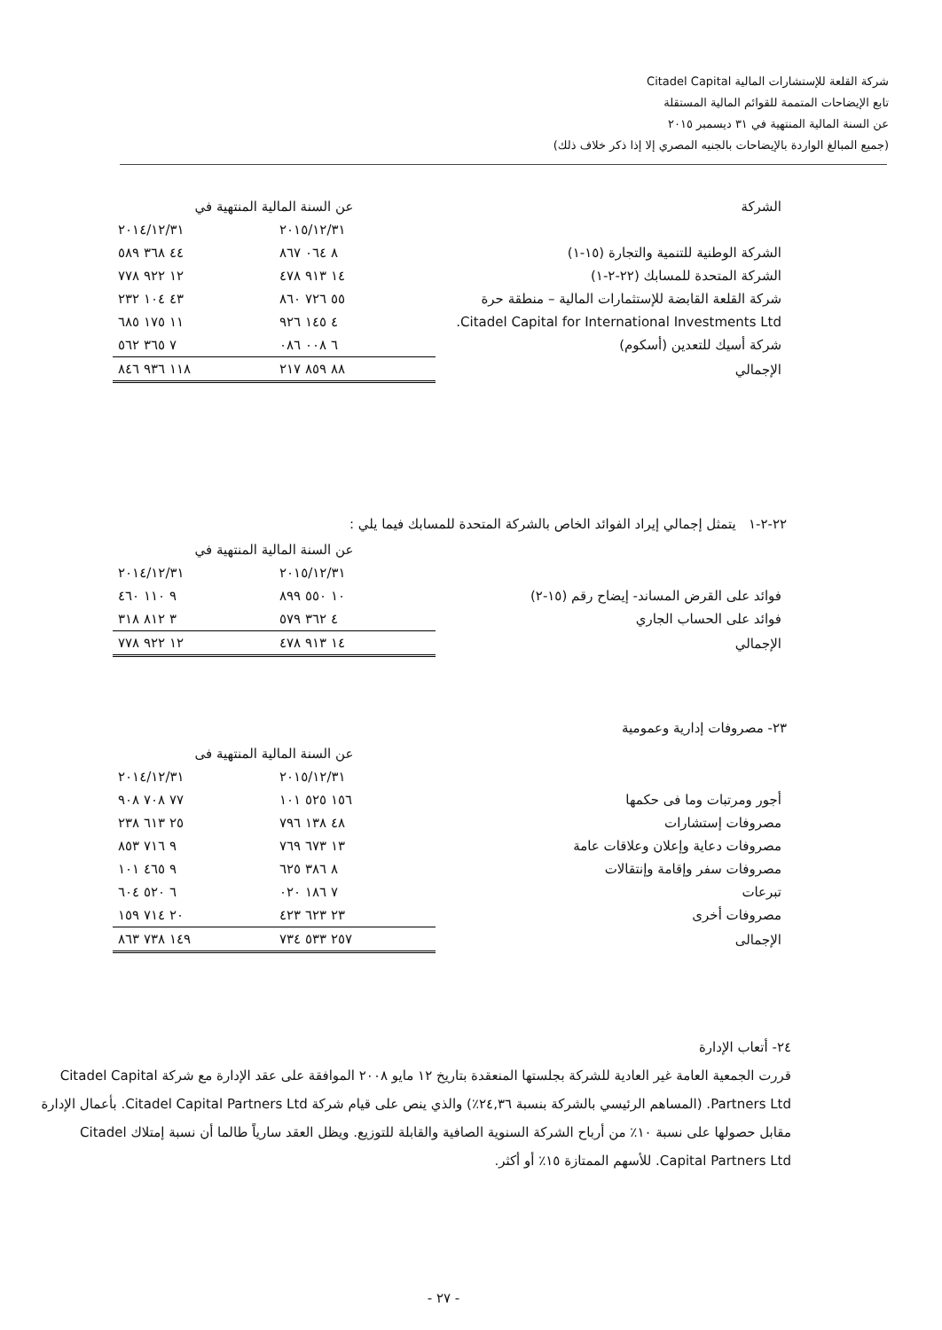شركة القلعة للإستشارات المالية Citadel Capital
تابع الإيضاحات المتممة للقوائم المالية المستقلة
عن السنة المالية المنتهية في ٣١ ديسمبر ٢٠١٥
(جميع المبالغ الواردة بالإيضاحات بالجنيه المصري إلا إذا ذكر خلاف ذلك)
| الشركة | عن السنة المالية المنتهية في | |
| --- | --- | --- |
| | ٢٠١٥/١٢/٣١ | ٢٠١٤/١٢/٣١ |
| الشركة الوطنية للتنمية والتجارة (١٥-١) | ٨ ٠٦٤ ٨٦٧ | ٤٤ ٣٦٨ ٥٨٩ |
| الشركة المتحدة للمسابك (٢٢-٢-١) | ١٤ ٩١٣ ٤٧٨ | ١٢ ٩٢٢ ٧٧٨ |
| شركة القلعة القابضة للإستثمارات المالية – منطقة حرة | ٥٥ ٧٢٦ ٨٦٠ | ٤٣ ١٠٤ ٢٣٢ |
| Citadel Capital for International Investments Ltd. | ٤ ١٤٥ ٩٢٦ | ١١ ١٧٥ ٦٨٥ |
| شركة أسيك للتعدين (أسكوم) | ٦ ٠٠٨ ٠٨٦ | ٧ ٣٦٥ ٥٦٢ |
| الإجمالي | ٨٨ ٨٥٩ ٢١٧ | ١١٨ ٩٣٦ ٨٤٦ |
٢٢-٢-١ يتمثل إجمالي إيراد الفوائد الخاص بالشركة المتحدة للمسابك فيما يلي :
| | عن السنة المالية المنتهية في | |
| --- | --- | --- |
| | ٢٠١٥/١٢/٣١ | ٢٠١٤/١٢/٣١ |
| فوائد على القرض المساند- إيضاح رقم (١٥-٢) | ١٠ ٥٥٠ ٨٩٩ | ٩ ١١٠ ٤٦٠ |
| فوائد على الحساب الجاري | ٤ ٣٦٢ ٥٧٩ | ٣ ٨١٢ ٣١٨ |
| الإجمالي | ١٤ ٩١٣ ٤٧٨ | ١٢ ٩٢٢ ٧٧٨ |
٢٣- مصروفات إدارية وعمومية
| | عن السنة المالية المنتهية فى | |
| --- | --- | --- |
| | ٢٠١٥/١٢/٣١ | ٢٠١٤/١٢/٣١ |
| أجور ومرتبات وما فى حكمها | ١٥٦ ٥٢٥ ١٠١ | ٧٧ ٧٠٨ ٩٠٨ |
| مصروفات إستشارات | ٤٨ ١٣٨ ٧٩٦ | ٢٥ ٦١٣ ٢٣٨ |
| مصروفات دعاية وإعلان وعلاقات عامة | ١٣ ٦٧٣ ٧٦٩ | ٩ ٧١٦ ٨٥٣ |
| مصروفات سفر وإقامة وإنتقالات | ٨ ٣٨٦ ٦٢٥ | ٩ ٤٦٥ ١٠١ |
| تبرعات | ٧ ١٨٦ ٠٢٠ | ٦ ٥٢٠ ٦٠٤ |
| مصروفات أخرى | ٢٣ ٦٢٣ ٤٢٣ | ٢٠ ٧١٤ ١٥٩ |
| الإجمالى | ٢٥٧ ٥٣٣ ٧٣٤ | ١٤٩ ٧٣٨ ٨٦٣ |
٢٤- أتعاب الإدارة
قررت الجمعية العامة غير العادية للشركة بجلستها المنعقدة بتاريخ ١٢ مايو ٢٠٠٨ الموافقة على عقد الإدارة مع شركة Citadel Capital Partners Ltd. (المساهم الرئيسي بالشركة بنسبة ٢٤,٣٦٪) والذي ينص على قيام شركة Citadel Capital Partners Ltd. بأعمال الإدارة مقابل حصولها على نسبة ١٠٪ من أرباح الشركة السنوية الصافية والقابلة للتوزيع. ويظل العقد سارياً طالما أن نسبة إمتلاك Citadel Capital Partners Ltd. للأسهم الممتازة ١٥٪ أو أكثر.
- ٢٧ -